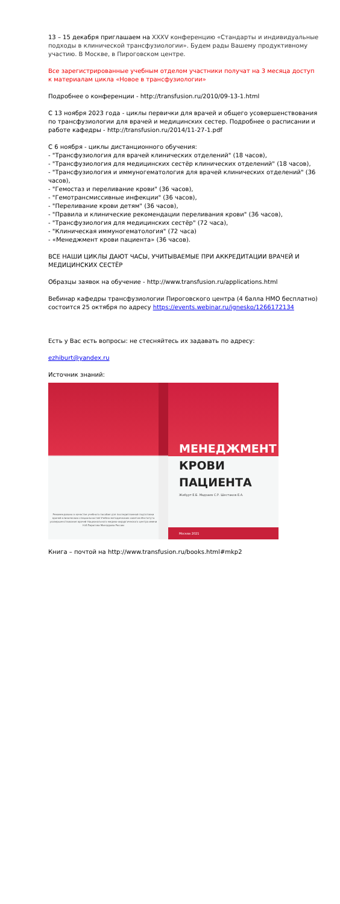13 – 15 декабря приглашаем на XXXV конференцию «Стандарты и индивидуальные подходы в клинической трансфузиологии». Будем рады Вашему продуктивному участию. В Москве, в Пироговском центре.
Все зарегистрированные учебным отделом участники получат на 3 месяца доступ к материалам цикла «Новое в трансфузиологии»
Подробнее о конференции - http://transfusion.ru/2010/09-13-1.html
С 13 ноября 2023 года - циклы первички для врачей и общего усовершенствования по трансфузиологии для врачей и медицинских сестер. Подробнее о расписании и работе кафедры - http://transfusion.ru/2014/11-27-1.pdf
С 6 ноября - циклы дистанционного обучения:
- "Трансфузиология для врачей клинических отделений" (18 часов),
- "Трансфузиология для медицинских сестёр клинических отделений" (18 часов),
- "Трансфузиология и иммуногематология для врачей клинических отделений" (36 часов),
- "Гемостаз и переливание крови" (36 часов),
- "Гемотрансмиссивные инфекции" (36 часов),
- "Переливание крови детям" (36 часов),
- "Правила и клинические рекомендации переливания крови" (36 часов),
- "Трансфузиология для медицинских сестёр" (72 часа),
- "Клиническая иммуногематология" (72 часа)
- «Менеджмент крови пациента» (36 часов).
ВСЕ НАШИ ЦИКЛЫ ДАЮТ ЧАСЫ, УЧИТЫВАЕМЫЕ ПРИ АККРЕДИТАЦИИ ВРАЧЕЙ И МЕДИЦИНСКИХ СЕСТЁР
Образцы заявок на обучение - http://www.transfusion.ru/applications.html
Вебинар кафедры трансфузиологии Пироговского центра (4 балла НМО бесплатно) состоится 25 октября по адресу https://events.webinar.ru/ignesko/1266172134
Есть у Вас есть вопросы: не стесняйтесь их задавать по адресу:
ezhiburt@yandex.ru
Источник знаний:
Рекомендовано в качестве учебного пособия для последипломной подготовки врачей клинических специальностей Учебно-методическим советом Института усовершенствования врачей Национального медико-хирургического центра имени Н.И.Пирогова Минздрава России
МЕНЕДЖМЕНТ
КРОВИ
ПАЦИЕНТА
Жибурт Е.Б. Мадзаев С.Р. Шестаков Е.А.
Москва 2021
Книга – почтой на http://www.transfusion.ru/books.html#mkp2